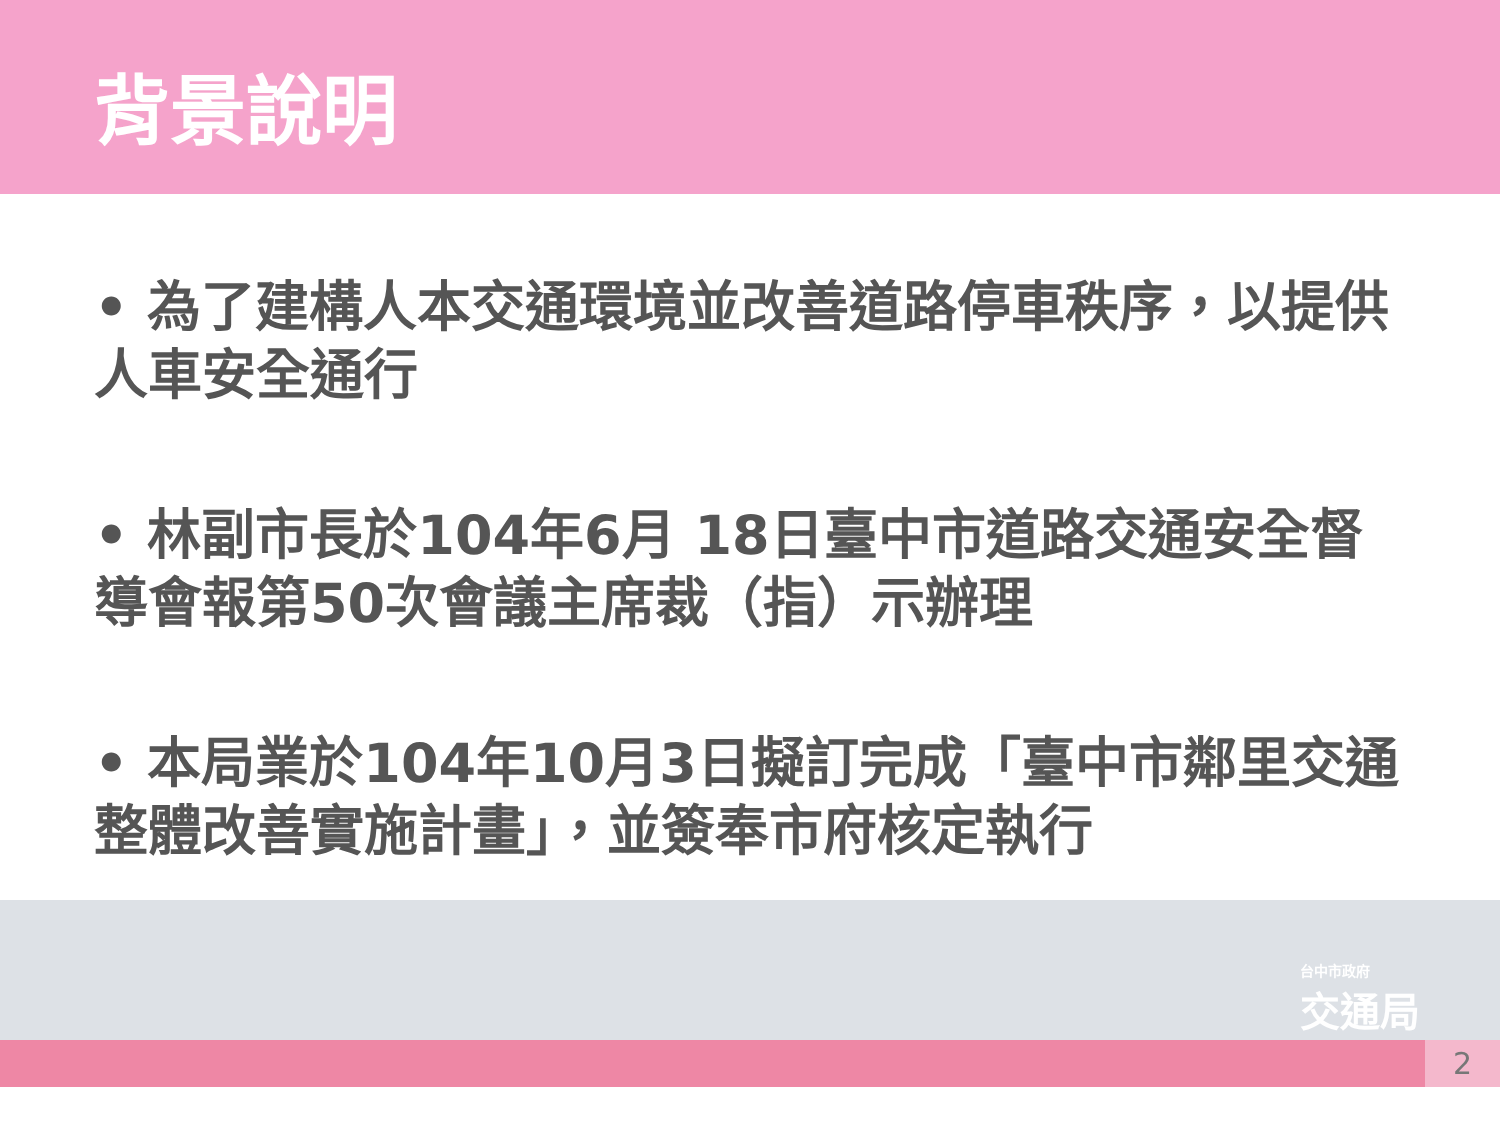背景說明
• 為了建構人本交通環境並改善道路停車秩序，以提供人車安全通行
• 林副市長於104年6月 18日臺中市道路交通安全督導會報第50次會議主席裁（指）示辦理
• 本局業於104年10月3日擬訂完成「臺中市鄰里交通整體改善實施計畫」，並簽奉市府核定執行
台中市政府
交通局
2